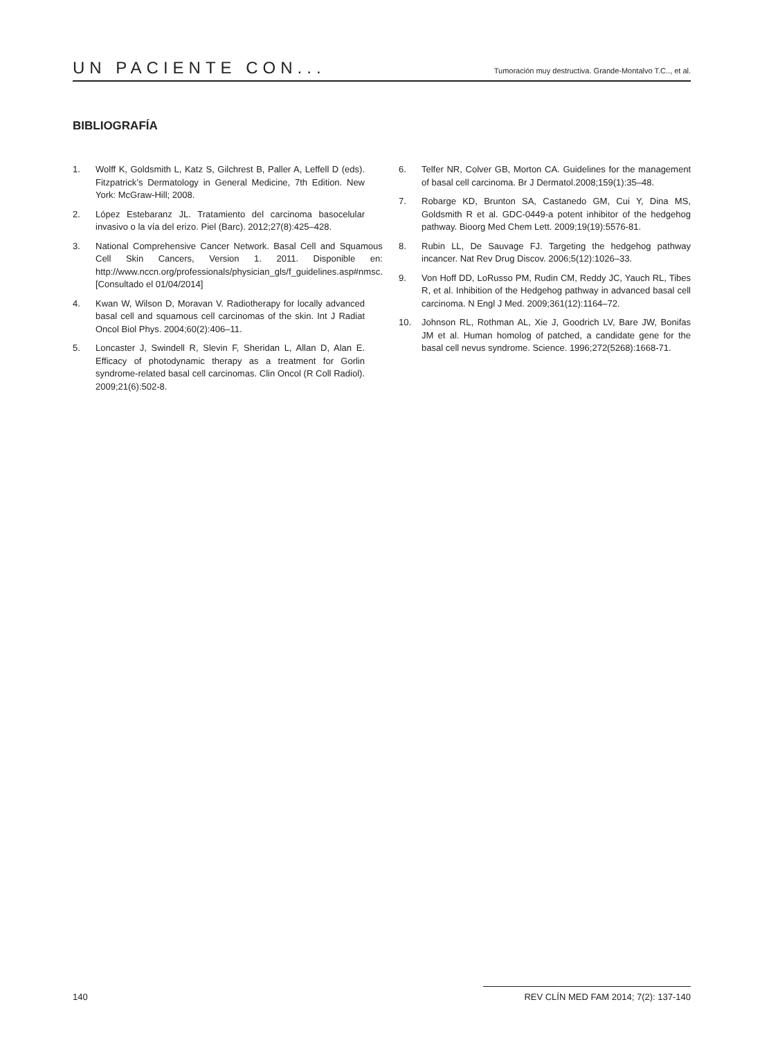UN PACIENTE CON...
Tumoración muy destructiva. Grande-Montalvo T.C.., et al.
BIBLIOGRAFÍA
1. Wolff K, Goldsmith L, Katz S, Gilchrest B, Paller A, Leffell D (eds). Fitzpatrick’s Dermatology in General Medicine, 7th Edition. New York: McGraw-Hill; 2008.
2. López Estebaranz JL. Tratamiento del carcinoma basocelular invasivo o la vía del erizo. Piel (Barc). 2012;27(8):425–428.
3. National Comprehensive Cancer Network. Basal Cell and Squamous Cell Skin Cancers, Version 1. 2011. Disponible en: http://www.nccn.org/professionals/physician_gls/f_guidelines.asp#nmsc. [Consultado el 01/04/2014]
4. Kwan W, Wilson D, Moravan V. Radiotherapy for locally advanced basal cell and squamous cell carcinomas of the skin. Int J Radiat Oncol Biol Phys. 2004;60(2):406–11.
5. Loncaster J, Swindell R, Slevin F, Sheridan L, Allan D, Alan E. Efficacy of photodynamic therapy as a treatment for Gorlin syndrome-related basal cell carcinomas. Clin Oncol (R Coll Radiol). 2009;21(6):502-8.
6. Telfer NR, Colver GB, Morton CA. Guidelines for the management of basal cell carcinoma. Br J Dermatol.2008;159(1):35–48.
7. Robarge KD, Brunton SA, Castanedo GM, Cui Y, Dina MS, Goldsmith R et al. GDC-0449-a potent inhibitor of the hedgehog pathway. Bioorg Med Chem Lett. 2009;19(19):5576-81.
8. Rubin LL, De Sauvage FJ. Targeting the hedgehog pathway incancer. Nat Rev Drug Discov. 2006;5(12):1026–33.
9. Von Hoff DD, LoRusso PM, Rudin CM, Reddy JC, Yauch RL, Tibes R, et al. Inhibition of the Hedgehog pathway in advanced basal cell carcinoma. N Engl J Med. 2009;361(12):1164–72.
10. Johnson RL, Rothman AL, Xie J, Goodrich LV, Bare JW, Bonifas JM et al. Human homolog of patched, a candidate gene for the basal cell nevus syndrome. Science. 1996;272(5268):1668-71.
140 REV CLÍN MED FAM 2014; 7(2): 137-140